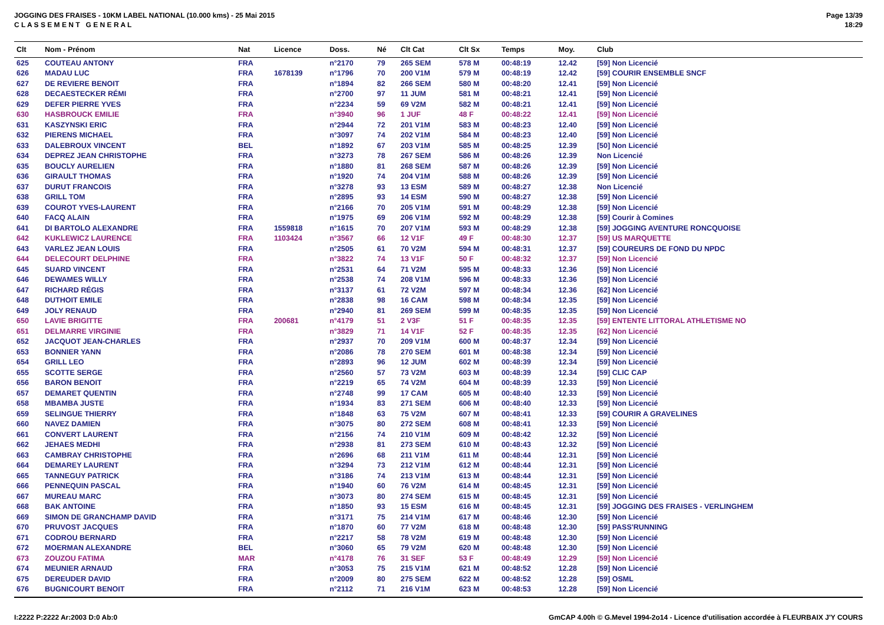JOGGING DES FRAISES - 10KM LABEL NATIONAL (10.000 kms) - 25 Mai 2015
C L A S S E M E N T G E N E R A L
Page 13/39
18:29
| Clt | Nom - Prénom | Nat | Licence | Doss. | Né | Clt Cat | Clt Sx | Temps | Moy. | Club |
| --- | --- | --- | --- | --- | --- | --- | --- | --- | --- | --- |
| 625 | COUTEAU ANTONY | FRA | | n°2170 | 79 | 265 SEM | 578 M | 00:48:19 | 12.42 | [59] Non Licencié |
| 626 | MADAU LUC | FRA | 1678139 | n°1796 | 70 | 200 V1M | 579 M | 00:48:19 | 12.42 | [59] COURIR ENSEMBLE SNCF |
| 627 | DE REVIERE BENOIT | FRA | | n°1894 | 82 | 266 SEM | 580 M | 00:48:20 | 12.41 | [59] Non Licencié |
| 628 | DECAESTECKER RÉMI | FRA | | n°2700 | 97 | 11 JUM | 581 M | 00:48:21 | 12.41 | [59] Non Licencié |
| 629 | DEFER PIERRE YVES | FRA | | n°2234 | 59 | 69 V2M | 582 M | 00:48:21 | 12.41 | [59] Non Licencié |
| 630 | HASBROUCK EMILIE | FRA | | n°3940 | 96 | 1 JUF | 48 F | 00:48:22 | 12.41 | [59] Non Licencié |
| 631 | KASZYNSKI ERIC | FRA | | n°2944 | 72 | 201 V1M | 583 M | 00:48:23 | 12.40 | [59] Non Licencié |
| 632 | PIERENS MICHAEL | FRA | | n°3097 | 74 | 202 V1M | 584 M | 00:48:23 | 12.40 | [59] Non Licencié |
| 633 | DALEBROUX VINCENT | BEL | | n°1892 | 67 | 203 V1M | 585 M | 00:48:25 | 12.39 | [50] Non Licencié |
| 634 | DEPREZ JEAN CHRISTOPHE | FRA | | n°3273 | 78 | 267 SEM | 586 M | 00:48:26 | 12.39 | Non Licencié |
| 635 | BOUCLY AURELIEN | FRA | | n°1880 | 81 | 268 SEM | 587 M | 00:48:26 | 12.39 | [59] Non Licencié |
| 636 | GIRAULT THOMAS | FRA | | n°1920 | 74 | 204 V1M | 588 M | 00:48:26 | 12.39 | [59] Non Licencié |
| 637 | DURUT FRANCOIS | FRA | | n°3278 | 93 | 13 ESM | 589 M | 00:48:27 | 12.38 | Non Licencié |
| 638 | GRILL TOM | FRA | | n°2895 | 93 | 14 ESM | 590 M | 00:48:27 | 12.38 | [59] Non Licencié |
| 639 | COUROT YVES-LAURENT | FRA | | n°2166 | 70 | 205 V1M | 591 M | 00:48:29 | 12.38 | [59] Non Licencié |
| 640 | FACQ ALAIN | FRA | | n°1975 | 69 | 206 V1M | 592 M | 00:48:29 | 12.38 | [59] Courir à Comines |
| 641 | DI BARTOLO ALEXANDRE | FRA | 1559818 | n°1615 | 70 | 207 V1M | 593 M | 00:48:29 | 12.38 | [59] JOGGING AVENTURE RONCQUOISE |
| 642 | KUKLEWICZ LAURENCE | FRA | 1103424 | n°3567 | 66 | 12 V1F | 49 F | 00:48:30 | 12.37 | [59] US MARQUETTE |
| 643 | VARLEZ JEAN LOUIS | FRA | | n°2505 | 61 | 70 V2M | 594 M | 00:48:31 | 12.37 | [59] COUREURS DE FOND DU NPDC |
| 644 | DELECOURT DELPHINE | FRA | | n°3822 | 74 | 13 V1F | 50 F | 00:48:32 | 12.37 | [59] Non Licencié |
| 645 | SUARD VINCENT | FRA | | n°2531 | 64 | 71 V2M | 595 M | 00:48:33 | 12.36 | [59] Non Licencié |
| 646 | DEWAMES WILLY | FRA | | n°2538 | 74 | 208 V1M | 596 M | 00:48:33 | 12.36 | [59] Non Licencié |
| 647 | RICHARD RÉGIS | FRA | | n°3137 | 61 | 72 V2M | 597 M | 00:48:34 | 12.36 | [62] Non Licencié |
| 648 | DUTHOIT EMILE | FRA | | n°2838 | 98 | 16 CAM | 598 M | 00:48:34 | 12.35 | [59] Non Licencié |
| 649 | JOLY RENAUD | FRA | | n°2940 | 81 | 269 SEM | 599 M | 00:48:35 | 12.35 | [59] Non Licencié |
| 650 | LAVIE BRIGITTE | FRA | 200681 | n°4179 | 51 | 2 V3F | 51 F | 00:48:35 | 12.35 | [59] ENTENTE LITTORAL ATHLETISME NO |
| 651 | DELMARRE VIRGINIE | FRA | | n°3829 | 71 | 14 V1F | 52 F | 00:48:35 | 12.35 | [62] Non Licencié |
| 652 | JACQUOT JEAN-CHARLES | FRA | | n°2937 | 70 | 209 V1M | 600 M | 00:48:37 | 12.34 | [59] Non Licencié |
| 653 | BONNIER YANN | FRA | | n°2086 | 78 | 270 SEM | 601 M | 00:48:38 | 12.34 | [59] Non Licencié |
| 654 | GRILL LEO | FRA | | n°2893 | 96 | 12 JUM | 602 M | 00:48:39 | 12.34 | [59] Non Licencié |
| 655 | SCOTTE SERGE | FRA | | n°2560 | 57 | 73 V2M | 603 M | 00:48:39 | 12.34 | [59] CLIC CAP |
| 656 | BARON BENOIT | FRA | | n°2219 | 65 | 74 V2M | 604 M | 00:48:39 | 12.33 | [59] Non Licencié |
| 657 | DEMARET QUENTIN | FRA | | n°2748 | 99 | 17 CAM | 605 M | 00:48:40 | 12.33 | [59] Non Licencié |
| 658 | MBAMBA JUSTE | FRA | | n°1934 | 83 | 271 SEM | 606 M | 00:48:40 | 12.33 | [59] Non Licencié |
| 659 | SELINGUE THIERRY | FRA | | n°1848 | 63 | 75 V2M | 607 M | 00:48:41 | 12.33 | [59] COURIR A GRAVELINES |
| 660 | NAVEZ DAMIEN | FRA | | n°3075 | 80 | 272 SEM | 608 M | 00:48:41 | 12.33 | [59] Non Licencié |
| 661 | CONVERT LAURENT | FRA | | n°2156 | 74 | 210 V1M | 609 M | 00:48:42 | 12.32 | [59] Non Licencié |
| 662 | JEHAES MEDHI | FRA | | n°2938 | 81 | 273 SEM | 610 M | 00:48:43 | 12.32 | [59] Non Licencié |
| 663 | CAMBRAY CHRISTOPHE | FRA | | n°2696 | 68 | 211 V1M | 611 M | 00:48:44 | 12.31 | [59] Non Licencié |
| 664 | DEMAREY LAURENT | FRA | | n°3294 | 73 | 212 V1M | 612 M | 00:48:44 | 12.31 | [59] Non Licencié |
| 665 | TANNEGUY PATRICK | FRA | | n°3186 | 74 | 213 V1M | 613 M | 00:48:44 | 12.31 | [59] Non Licencié |
| 666 | PENNEQUIN PASCAL | FRA | | n°1940 | 60 | 76 V2M | 614 M | 00:48:45 | 12.31 | [59] Non Licencié |
| 667 | MUREAU MARC | FRA | | n°3073 | 80 | 274 SEM | 615 M | 00:48:45 | 12.31 | [59] Non Licencié |
| 668 | BAK ANTOINE | FRA | | n°1850 | 93 | 15 ESM | 616 M | 00:48:45 | 12.31 | [59] JOGGING DES FRAISES - VERLINGHEM |
| 669 | SIMON DE GRANCHAMP DAVID | FRA | | n°3171 | 75 | 214 V1M | 617 M | 00:48:46 | 12.30 | [59] Non Licencié |
| 670 | PRUVOST JACQUES | FRA | | n°1870 | 60 | 77 V2M | 618 M | 00:48:48 | 12.30 | [59] PASS'RUNNING |
| 671 | CODROU BERNARD | FRA | | n°2217 | 58 | 78 V2M | 619 M | 00:48:48 | 12.30 | [59] Non Licencié |
| 672 | MOERMAN ALEXANDRE | BEL | | n°3060 | 65 | 79 V2M | 620 M | 00:48:48 | 12.30 | [59] Non Licencié |
| 673 | ZOUZOU FATIMA | MAR | | n°4178 | 76 | 31 SEF | 53 F | 00:48:49 | 12.29 | [59] Non Licencié |
| 674 | MEUNIER ARNAUD | FRA | | n°3053 | 75 | 215 V1M | 621 M | 00:48:52 | 12.28 | [59] Non Licencié |
| 675 | DEREUDER DAVID | FRA | | n°2009 | 80 | 275 SEM | 622 M | 00:48:52 | 12.28 | [59] OSML |
| 676 | BUGNICOURT BENOIT | FRA | | n°2112 | 71 | 216 V1M | 623 M | 00:48:53 | 12.28 | [59] Non Licencié |
I:2222 P:2222 Ar:2003 D:0 Ab:0 GmCAP 4.00h © G.Mevel 1994-2o14 - Licence d'utilisation accordée à FLEURBAIX J'Y COURS